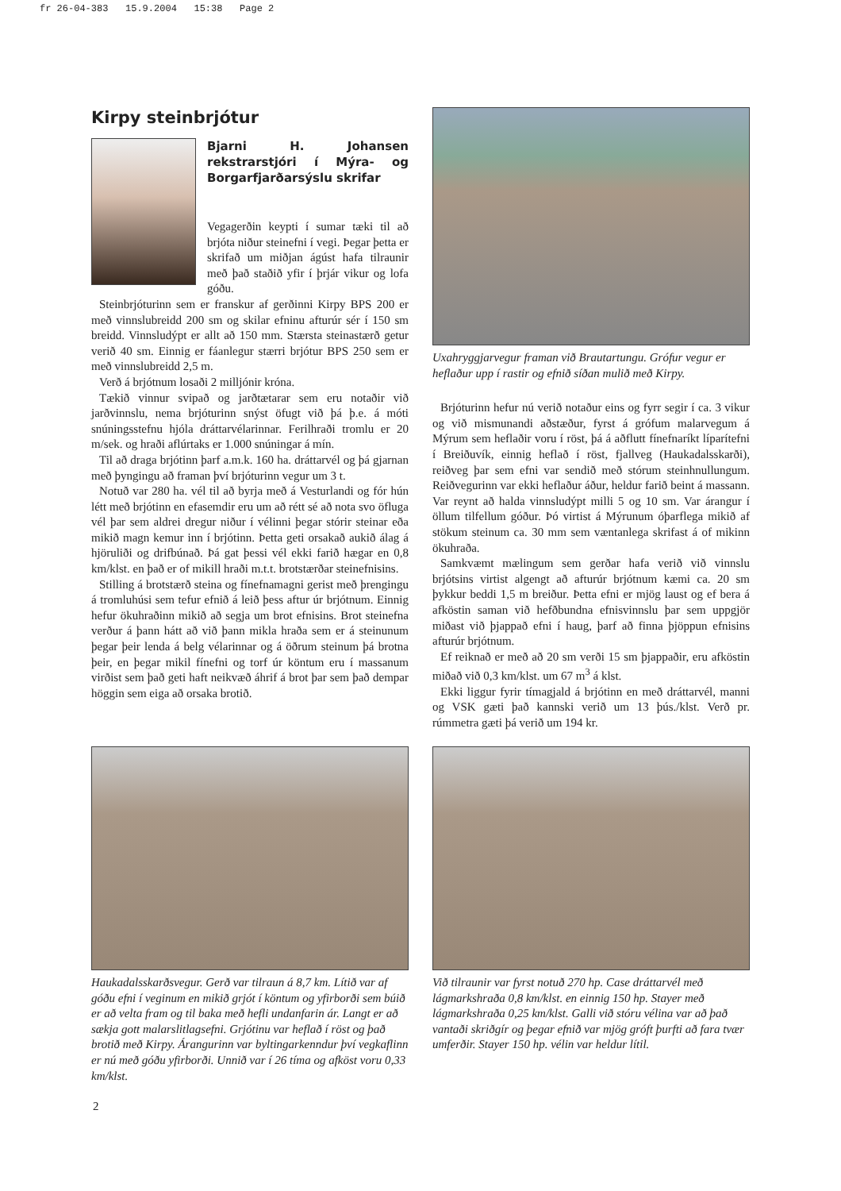fr 26-04-383 15.9.2004 15:38 Page 2
Kirpy steinbrjótur
Bjarni H. Johansen rekstrarstjóri í Mýra- og Borgarfjarðarsýslu skrifar
Vegagerðin keypti í sumar tæki til að brjóta niður steinefni í vegi. Þegar þetta er skrifað um miðjan ágúst hafa tilraunir með það staðið yfir í þrjár vikur og lofa góðu.
Steinbrjóturinn sem er franskur af gerðinni Kirpy BPS 200 er með vinnslubreidd 200 sm og skilar efninu afturúr sér í 150 sm breidd. Vinnsludýpt er allt að 150 mm. Stærsta steinastærð getur verið 40 sm. Einnig er fáanlegur stærri brjótur BPS 250 sem er með vinnslubreidd 2,5 m.
Verð á brjótnum losaði 2 milljónir króna.
Tækið vinnur svipað og jarðtætarar sem eru notaðir við jarðvinnslu, nema brjóturinn snýst öfugt við þá þ.e. á móti snúningsstefnu hjóla dráttarvélarinnar. Ferilhraði tromlu er 20 m/sek. og hraði aflúrtaks er 1.000 snúningar á mín.
Til að draga brjótinn þarf a.m.k. 160 ha. dráttarvél og þá gjarnan með þyngingu að framan því brjóturinn vegur um 3 t.
Notuð var 280 ha. vél til að byrja með á Vesturlandi og fór hún létt með brjótinn en efasemdir eru um að rétt sé að nota svo öfluga vél þar sem aldrei dregur niður í vélinni þegar stórir steinar eða mikið magn kemur inn í brjótinn. Þetta geti orsakað aukið álag á hjöruliði og drifbúnað. Þá gat þessi vél ekki farið hægar en 0,8 km/klst. en það er of mikill hraði m.t.t. brotstærðar steinefnisins.
Stilling á brotstærð steina og fínefnamagni gerist með þrengingu á tromluhúsi sem tefur efnið á leið þess aftur úr brjótnum. Einnig hefur ökuhraðinn mikið að segja um brot efnisins. Brot steinefna verður á þann hátt að við þann mikla hraða sem er á steinunum þegar þeir lenda á belg vélarinnar og á öðrum steinum þá brotna þeir, en þegar mikil fínefni og torf úr köntum eru í massanum virðist sem það geti haft neikvæð áhrif á brot þar sem það dempar höggin sem eiga að orsaka brotið.
Uxahryggjarvegur framan við Brautartungu. Grófur vegur er heflaður upp í rastir og efnið síðan mulið með Kirpy.
Brjóturinn hefur nú verið notaður eins og fyrr segir í ca. 3 vikur og við mismunandi aðstæður, fyrst á grófum malarvegum á Mýrum sem heflaðir voru í röst, þá á aðflutt fínefnaríkt líparítefni í Breiðuvík, einnig heflað í röst, fjallveg (Haukadalsskarði), reiðveg þar sem efni var sendið með stórum steinhnullungum. Reiðvegurinn var ekki heflaður áður, heldur farið beint á massann. Var reynt að halda vinnsludýpt milli 5 og 10 sm. Var árangur í öllum tilfellum góður. Þó virtist á Mýrunum óþarflega mikið af stökum steinum ca. 30 mm sem væntanlega skrifast á of mikinn ökuhraða.
Samkvæmt mælingum sem gerðar hafa verið við vinnslu brjótsins virtist algengt að afturúr brjótnum kæmi ca. 20 sm þykkur beddi 1,5 m breiður. Þetta efni er mjög laust og ef bera á afköstin saman við hefðbundna efnisvinnslu þar sem uppgjör miðast við þjappað efni í haug, þarf að finna þjöppun efnisins afturúr brjótnum.
Ef reiknað er með að 20 sm verði 15 sm þjappaðir, eru afköstin miðað við 0,3 km/klst. um 67 m<sup>3</sup> á klst.
Ekki liggur fyrir tímagjald á brjótinn en með dráttarvél, manni og VSK gæti það kannski verið um 13 þús./klst. Verð pr. rúmmetra gæti þá verið um 194 kr.
Haukadalsskarðsvegur. Gerð var tilraun á 8,7 km. Lítið var af góðu efni í veginum en mikið grjót í köntum og yfirborði sem búið er að velta fram og til baka með hefli undanfarin ár. Langt er að sækja gott malarslitlagsefni. Grjótinu var heflað í röst og það brotið með Kirpy. Árangurinn var byltingarkenndur því vegkaflinn er nú með góðu yfirborði. Unnið var í 26 tíma og afköst voru 0,33 km/klst.
Við tilraunir var fyrst notuð 270 hp. Case dráttarvél með lágmarkshraða 0,8 km/klst. en einnig 150 hp. Stayer með lágmarkshraða 0,25 km/klst. Galli við stóru vélina var að það vantaði skriðgír og þegar efnið var mjög gróft þurfti að fara tvær umferðir. Stayer 150 hp. vélin var heldur lítil.
2